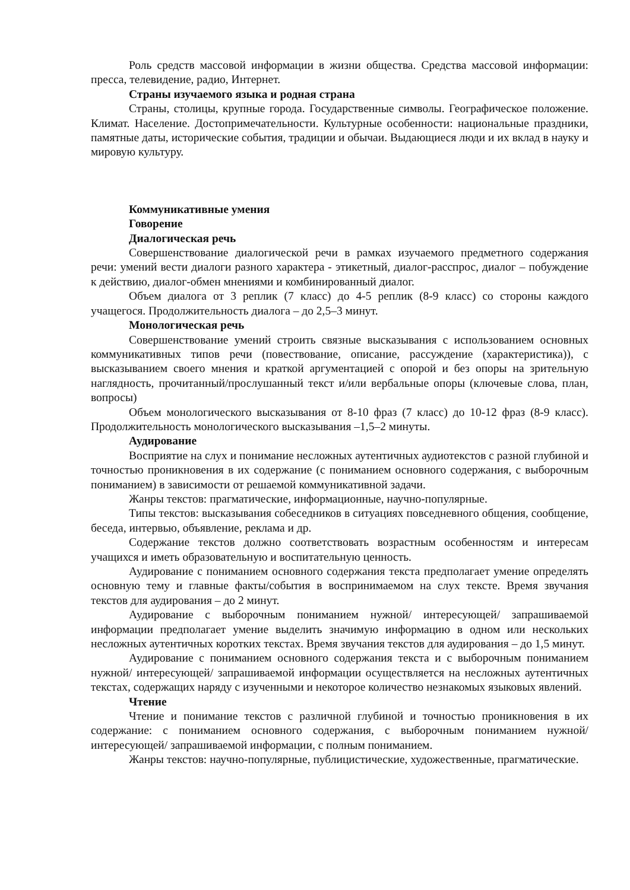Роль средств массовой информации в жизни общества. Средства массовой информации: пресса, телевидение, радио, Интернет.
Страны изучаемого языка и родная страна
Страны, столицы, крупные города. Государственные символы. Географическое положение. Климат. Население. Достопримечательности. Культурные особенности: национальные праздники, памятные даты, исторические события, традиции и обычаи. Выдающиеся люди и их вклад в науку и мировую культуру.
Коммуникативные умения
Говорение
Диалогическая речь
Совершенствование диалогической речи в рамках изучаемого предметного содержания речи: умений вести диалоги разного характера - этикетный, диалог-расспрос, диалог – побуждение к действию, диалог-обмен мнениями и комбинированный диалог.
Объем диалога от 3 реплик (7 класс) до 4-5 реплик (8-9 класс) со стороны каждого учащегося. Продолжительность диалога – до 2,5–3 минут.
Монологическая речь
Совершенствование умений строить связные высказывания с использованием основных коммуникативных типов речи (повествование, описание, рассуждение (характеристика)), с высказыванием своего мнения и краткой аргументацией с опорой и без опоры на зрительную наглядность, прочитанный/прослушанный текст и/или вербальные опоры (ключевые слова, план, вопросы)
Объем монологического высказывания от 8-10 фраз (7 класс) до 10-12 фраз (8-9 класс). Продолжительность монологического высказывания –1,5–2 минуты.
Аудирование
Восприятие на слух и понимание несложных аутентичных аудиотекстов с разной глубиной и точностью проникновения в их содержание (с пониманием основного содержания, с выборочным пониманием) в зависимости от решаемой коммуникативной задачи.
Жанры текстов: прагматические, информационные, научно-популярные.
Типы текстов: высказывания собеседников в ситуациях повседневного общения, сообщение, беседа, интервью, объявление, реклама и др.
Содержание текстов должно соответствовать возрастным особенностям и интересам учащихся и иметь образовательную и воспитательную ценность.
Аудирование с пониманием основного содержания текста предполагает умение определять основную тему и главные факты/события в воспринимаемом на слух тексте. Время звучания текстов для аудирования – до 2 минут.
Аудирование с выборочным пониманием нужной/ интересующей/ запрашиваемой информации предполагает умение выделить значимую информацию в одном или нескольких несложных аутентичных коротких текстах. Время звучания текстов для аудирования – до 1,5 минут.
Аудирование с пониманием основного содержания текста и с выборочным пониманием нужной/ интересующей/ запрашиваемой информации осуществляется на несложных аутентичных текстах, содержащих наряду с изученными и некоторое количество незнакомых языковых явлений.
Чтение
Чтение и понимание текстов с различной глубиной и точностью проникновения в их содержание: с пониманием основного содержания, с выборочным пониманием нужной/ интересующей/ запрашиваемой информации, с полным пониманием.
Жанры текстов: научно-популярные, публицистические, художественные, прагматические.